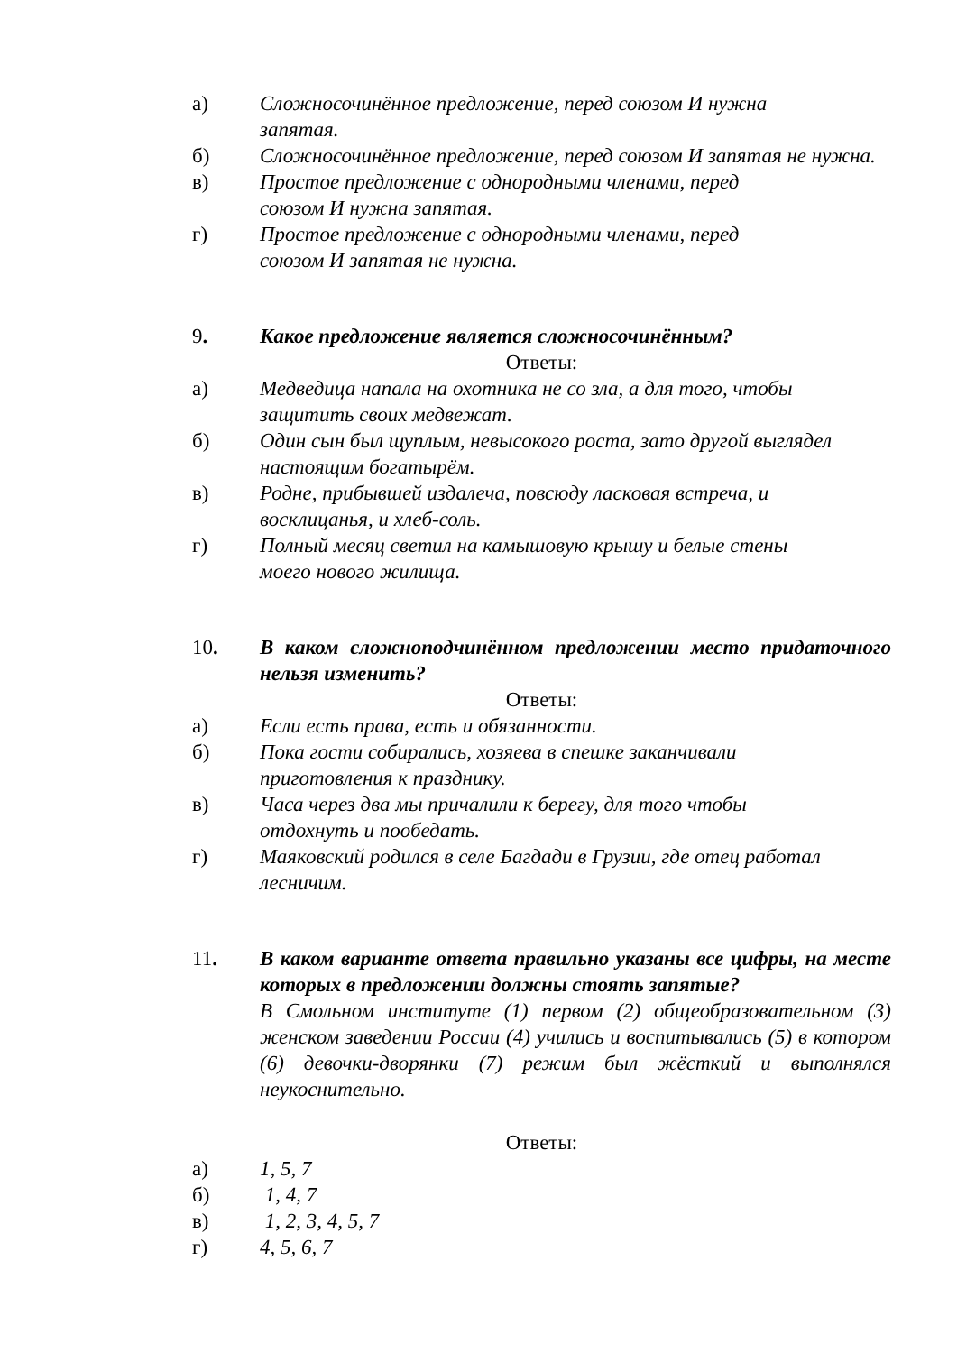а) Сложносочинённое предложение, перед союзом И нужна
запятая.
б) Сложносочинённое предложение, перед союзом И запятая не нужна.
в) Простое предложение с однородными членами, перед
союзом И нужна запятая.
г) Простое предложение с однородными членами, перед
союзом И запятая не нужна.
9. Какое предложение является сложносочинённым?
Ответы:
а) Медведица напала на охотника не со зла, а для того, чтобы
защитить своих медвежат.
б) Один сын был щуплым, невысокого роста, зато другой выглядел настоящим богатырём.
в) Родне, прибывшей издалеча, повсюду ласковая встреча, и
восклицанья, и хлеб-соль.
г) Полный месяц светил на камышовую крышу и белые стены
моего нового жилища.
10. В каком сложноподчинённом предложении место придаточного нельзя изменить?
Ответы:
а) Если есть права, есть и обязанности.
б) Пока гости собирались, хозяева в спешке заканчивали
приготовления к празднику.
в) Часа через два мы причалили к берегу, для того чтобы
отдохнуть и пообедать.
г) Маяковский родился в селе Багдади в Грузии, где отец работал лесничим.
11. В каком варианте ответа правильно указаны все цифры, на месте которых в предложении должны стоять запятые?
В Смольном институте (1) первом (2) общеобразовательном (3) женском заведении России (4) учились и воспитывались (5) в котором (6) девочки-дворянки (7) режим был жёсткий и выполнялся неукоснительно.
Ответы:
а) 1, 5, 7
б) 1, 4, 7
в) 1, 2, 3, 4, 5, 7
г) 4, 5, 6, 7